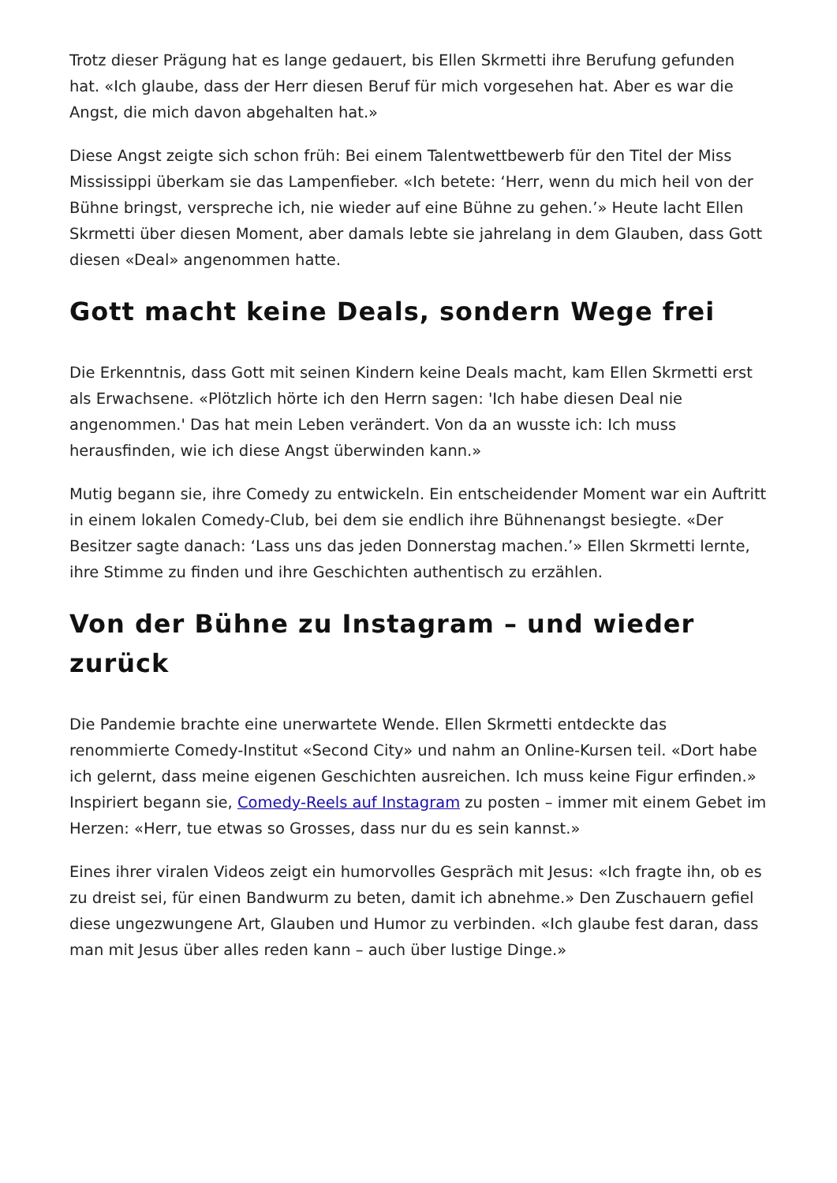Trotz dieser Prägung hat es lange gedauert, bis Ellen Skrmetti ihre Berufung gefunden hat. «Ich glaube, dass der Herr diesen Beruf für mich vorgesehen hat. Aber es war die Angst, die mich davon abgehalten hat.»
Diese Angst zeigte sich schon früh: Bei einem Talentwettbewerb für den Titel der Miss Mississippi überkam sie das Lampenfieber. «Ich betete: ‘Herr, wenn du mich heil von der Bühne bringst, verspreche ich, nie wieder auf eine Bühne zu gehen.’» Heute lacht Ellen Skrmetti über diesen Moment, aber damals lebte sie jahrelang in dem Glauben, dass Gott diesen «Deal» angenommen hatte.
Gott macht keine Deals, sondern Wege frei
Die Erkenntnis, dass Gott mit seinen Kindern keine Deals macht, kam Ellen Skrmetti erst als Erwachsene. «Plötzlich hörte ich den Herrn sagen: 'Ich habe diesen Deal nie angenommen.' Das hat mein Leben verändert. Von da an wusste ich: Ich muss herausfinden, wie ich diese Angst überwinden kann.»
Mutig begann sie, ihre Comedy zu entwickeln. Ein entscheidender Moment war ein Auftritt in einem lokalen Comedy-Club, bei dem sie endlich ihre Bühnenangst besiegte. «Der Besitzer sagte danach: ‘Lass uns das jeden Donnerstag machen.’» Ellen Skrmetti lernte, ihre Stimme zu finden und ihre Geschichten authentisch zu erzählen.
Von der Bühne zu Instagram – und wieder zurück
Die Pandemie brachte eine unerwartete Wende. Ellen Skrmetti entdeckte das renommierte Comedy-Institut «Second City» und nahm an Online-Kursen teil. «Dort habe ich gelernt, dass meine eigenen Geschichten ausreichen. Ich muss keine Figur erfinden.» Inspiriert begann sie, Comedy-Reels auf Instagram zu posten – immer mit einem Gebet im Herzen: «Herr, tue etwas so Grosses, dass nur du es sein kannst.»
Eines ihrer viralen Videos zeigt ein humorvolles Gespräch mit Jesus: «Ich fragte ihn, ob es zu dreist sei, für einen Bandwurm zu beten, damit ich abnehme.» Den Zuschauern gefiel diese ungezwungene Art, Glauben und Humor zu verbinden. «Ich glaube fest daran, dass man mit Jesus über alles reden kann – auch über lustige Dinge.»